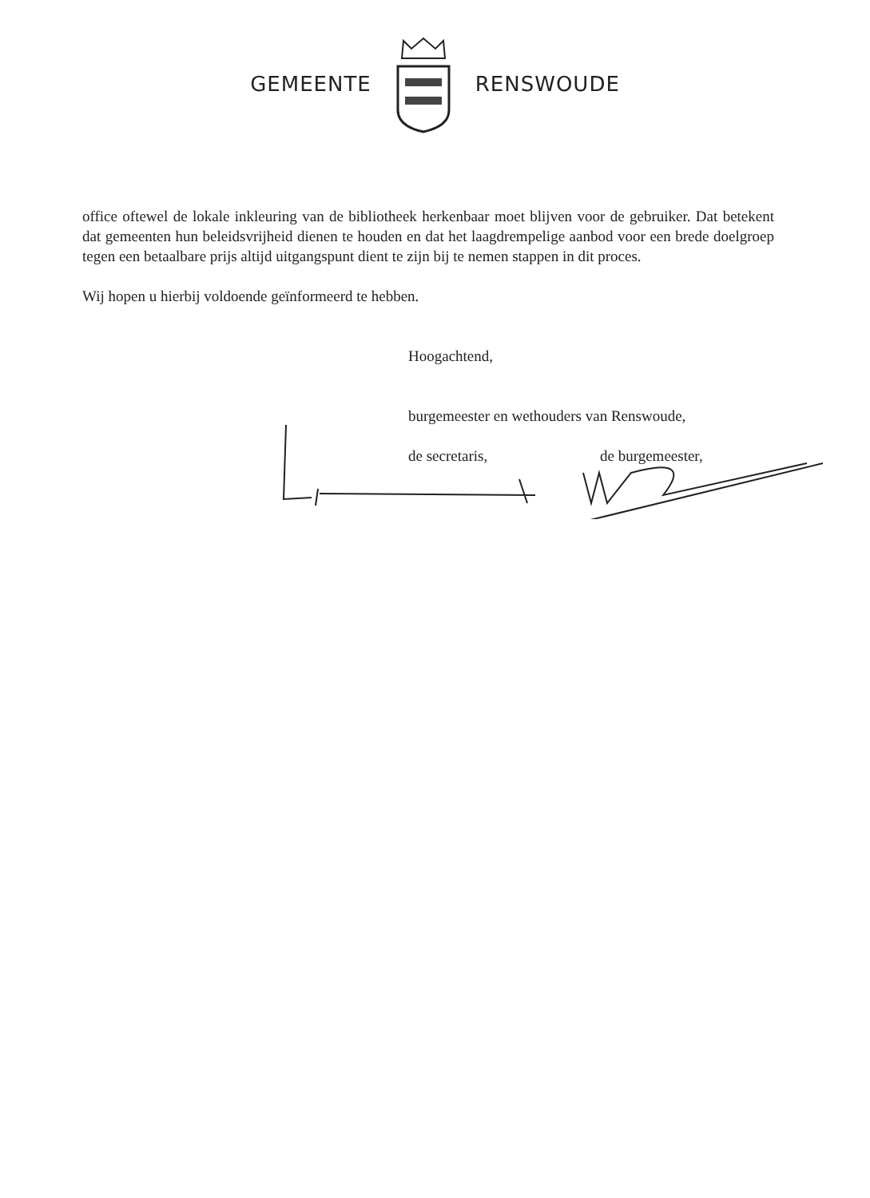GEMEENTE RENSWOUDE
office oftewel de lokale inkleuring van de bibliotheek herkenbaar moet blijven voor de gebruiker. Dat betekent dat gemeenten hun beleidsvrijheid dienen te houden en dat het laagdrempelige aanbod voor een brede doelgroep tegen een betaalbare prijs altijd uitgangspunt dient te zijn bij te nemen stappen in dit proces.
Wij hopen u hierbij voldoende geïnformeerd te hebben.
Hoogachtend,
burgemeester en wethouders van Renswoude,
de secretaris, de burgemeester,